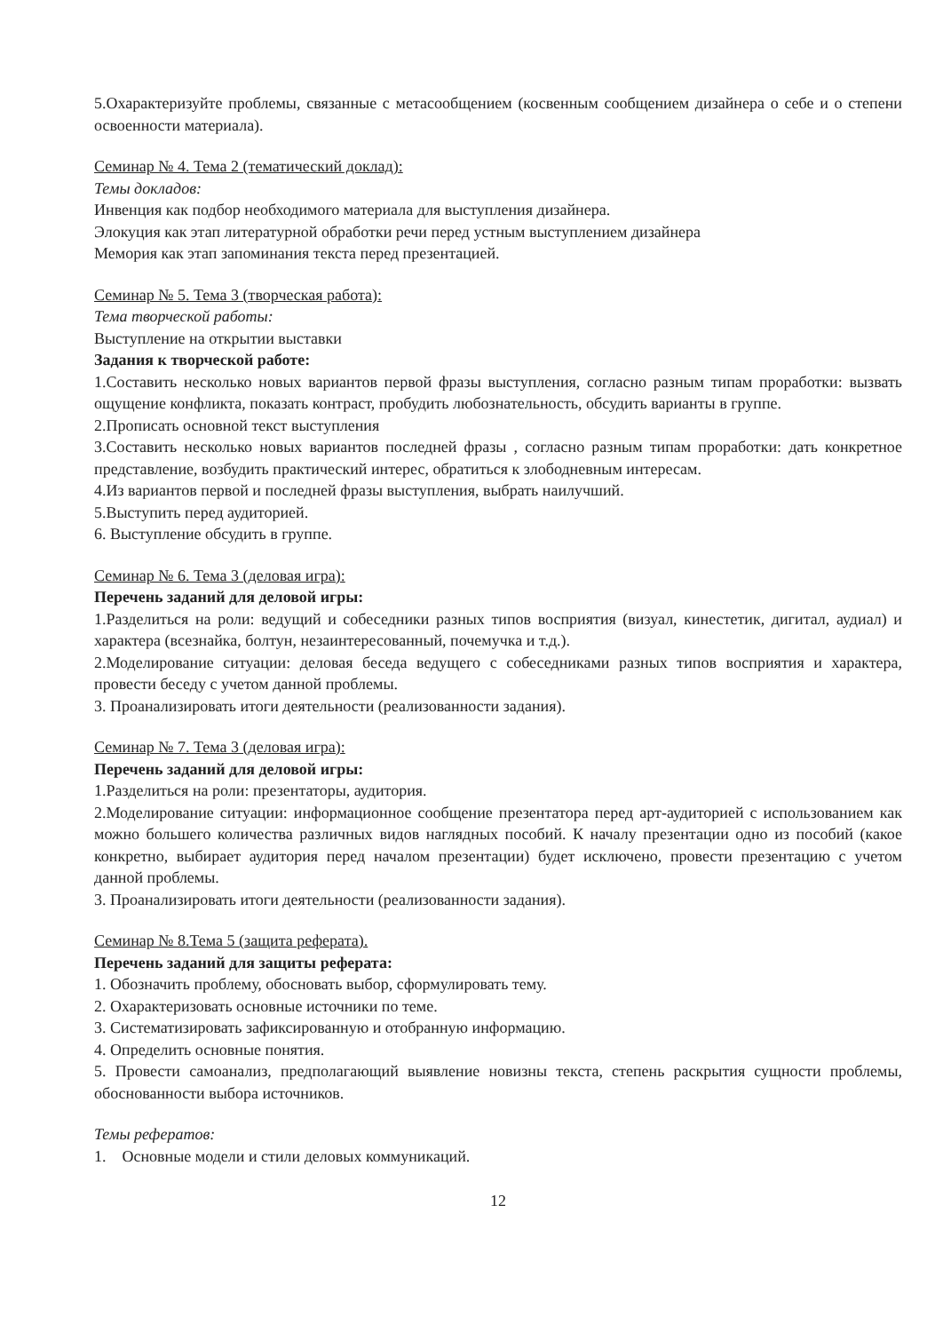5.Охарактеризуйте проблемы, связанные с метасообщением (косвенным сообщением дизайнера о себе и о степени освоенности материала).
Семинар № 4. Тема 2 (тематический доклад):
Темы докладов:
Инвенция как подбор необходимого материала для выступления дизайнера.
Элокуция как этап литературной обработки речи перед устным выступлением дизайнера
Мемория как этап запоминания текста перед презентацией.
Семинар № 5. Тема 3 (творческая работа):
Тема творческой работы:
Выступление на открытии выставки
Задания к творческой работе:
1.Составить несколько новых вариантов первой фразы выступления, согласно разным типам проработки: вызвать ощущение конфликта, показать контраст, пробудить любознательность, обсудить варианты в группе.
2.Прописать основной текст выступления
3.Составить несколько новых вариантов последней фразы , согласно разным типам проработки: дать конкретное представление, возбудить практический интерес, обратиться к злободневным интересам.
4.Из вариантов первой и последней фразы выступления, выбрать наилучший.
5.Выступить перед аудиторией.
6. Выступление обсудить в группе.
Семинар № 6. Тема 3 (деловая игра):
Перечень заданий для деловой игры:
1.Разделиться на роли: ведущий и собеседники разных типов восприятия (визуал, кинестетик, дигитал, аудиал) и характера (всезнайка, болтун, незаинтересованный, почемучка и т.д.).
2.Моделирование ситуации: деловая беседа ведущего с собеседниками разных типов восприятия и характера, провести беседу с учетом данной проблемы.
3. Проанализировать итоги деятельности (реализованности задания).
Семинар № 7. Тема 3 (деловая игра):
Перечень заданий для деловой игры:
1.Разделиться на роли: презентаторы, аудитория.
2.Моделирование ситуации: информационное сообщение презентатора перед арт-аудиторией с использованием как можно большего количества различных видов наглядных пособий. К началу презентации одно из пособий (какое конкретно, выбирает аудитория перед началом презентации) будет исключено, провести презентацию с учетом данной проблемы.
3. Проанализировать итоги деятельности (реализованности задания).
Семинар № 8.Тема 5 (защита реферата).
Перечень заданий для защиты реферата:
1. Обозначить проблему, обосновать выбор, сформулировать тему.
2. Охарактеризовать основные источники по теме.
3. Систематизировать зафиксированную и отобранную информацию.
4. Определить основные понятия.
5. Провести самоанализ, предполагающий выявление новизны текста, степень раскрытия сущности проблемы, обоснованности выбора источников.
Темы рефератов:
1. Основные модели и стили деловых коммуникаций.
12